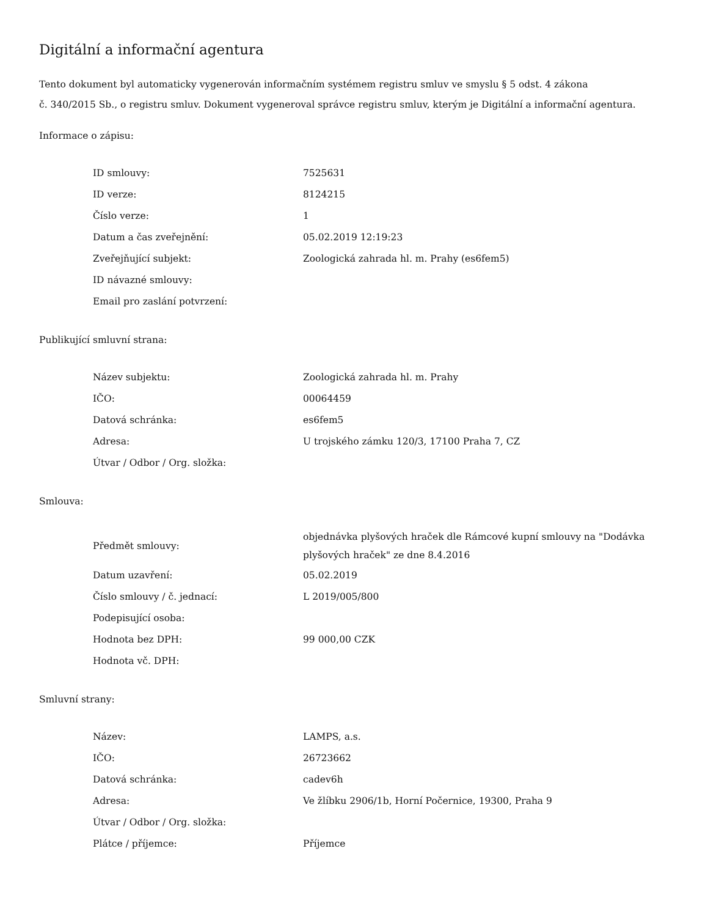Digitální a informační agentura
Tento dokument byl automaticky vygenerován informačním systémem registru smluv ve smyslu § 5 odst. 4 zákona
č. 340/2015 Sb., o registru smluv. Dokument vygeneroval správce registru smluv, kterým je Digitální a informační agentura.
Informace o zápisu:
| ID smlouvy: | 7525631 |
| ID verze: | 8124215 |
| Číslo verze: | 1 |
| Datum a čas zveřejnění: | 05.02.2019 12:19:23 |
| Zveřejňující subjekt: | Zoologická zahrada hl. m. Prahy (es6fem5) |
| ID návazné smlouvy: | |
| Email pro zaslání potvrzení: | |
Publikující smluvní strana:
| Název subjektu: | Zoologická zahrada hl. m. Prahy |
| IČO: | 00064459 |
| Datová schránka: | es6fem5 |
| Adresa: | U trojského zámku 120/3, 17100 Praha 7, CZ |
| Útvar / Odbor / Org. složka: | |
Smlouva:
| Předmět smlouvy: | objednávka plyšových hraček dle Rámcové kupní smlouvy na "Dodávka plyšových hraček" ze dne 8.4.2016 |
| Datum uzavření: | 05.02.2019 |
| Číslo smlouvy / č. jednací: | L 2019/005/800 |
| Podepisující osoba: | |
| Hodnota bez DPH: | 99 000,00 CZK |
| Hodnota vč. DPH: | |
Smluvní strany:
| Název: | LAMPS, a.s. |
| IČO: | 26723662 |
| Datová schránka: | cadev6h |
| Adresa: | Ve žlíbku 2906/1b, Horní Počernice, 19300, Praha 9 |
| Útvar / Odbor / Org. složka: | |
| Plátce / příjemce: | Příjemce |